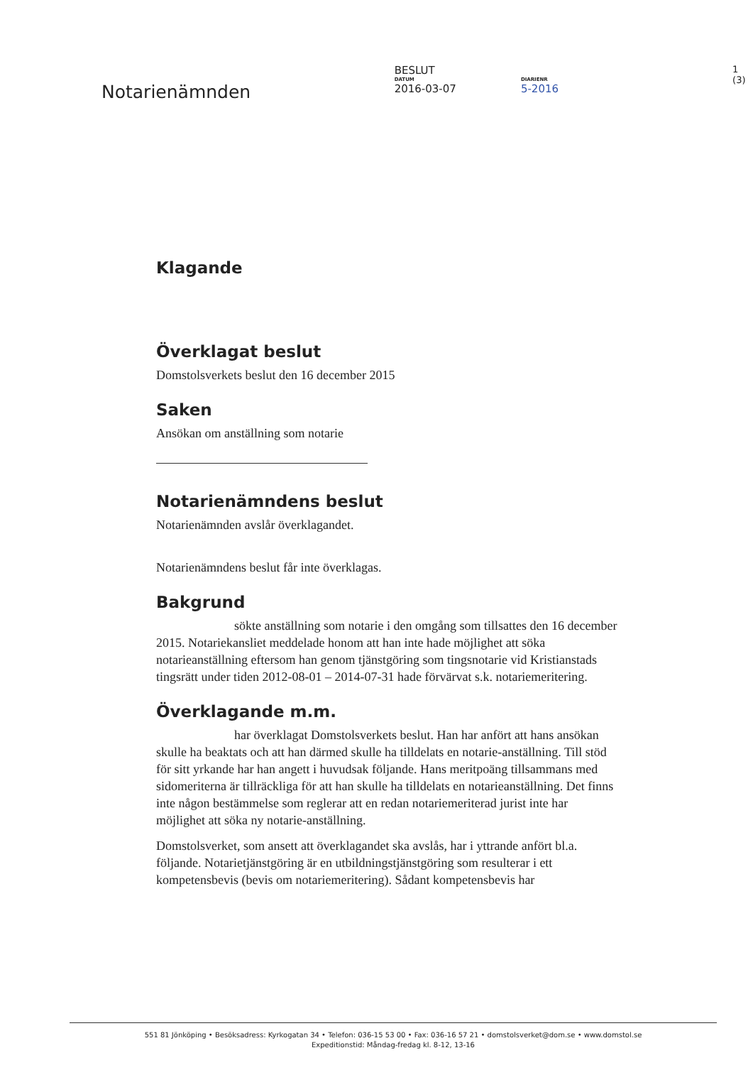Notarienämnden
BESLUT
DATUM
2016-03-07
DIARIENR
5-2016
1 (3)
Klagande
Överklagat beslut
Domstolsverkets beslut den 16 december 2015
Saken
Ansökan om anställning som notarie
Notarienämndens beslut
Notarienämnden avslår överklagandet.
Notarienämndens beslut får inte överklagas.
Bakgrund
sökte anställning som notarie i den omgång som tillsattes den 16 december 2015. Notariekansliet meddelade honom att han inte hade möjlighet att söka notarieanställning eftersom han genom tjänstgöring som tingsnotarie vid Kristianstads tingsrätt under tiden 2012-08-01 – 2014-07-31 hade förvärvat s.k. notariemeritering.
Överklagande m.m.
har överklagat Domstolsverkets beslut. Han har anfört att hans ansökan skulle ha beaktats och att han därmed skulle ha tilldelats en notarie-anställning. Till stöd för sitt yrkande har han angett i huvudsak följande. Hans meritpoäng tillsammans med sidomeriterna är tillräckliga för att han skulle ha tilldelats en notarieanställning. Det finns inte någon bestämmelse som reglerar att en redan notariemeriterad jurist inte har möjlighet att söka ny notarie-anställning.
Domstolsverket, som ansett att överklagandet ska avslås, har i yttrande anfört bl.a. följande. Notarietjänstgöring är en utbildningstjänstgöring som resulterar i ett kompetensbevis (bevis om notariemeritering). Sådant kompetensbevis har
551 81 Jönköping • Besöksadress: Kyrkogatan 34 • Telefon: 036-15 53 00 • Fax: 036-16 57 21 • domstolsverket@dom.se • www.domstol.se
Expeditionstid: Måndag-fredag kl. 8-12, 13-16